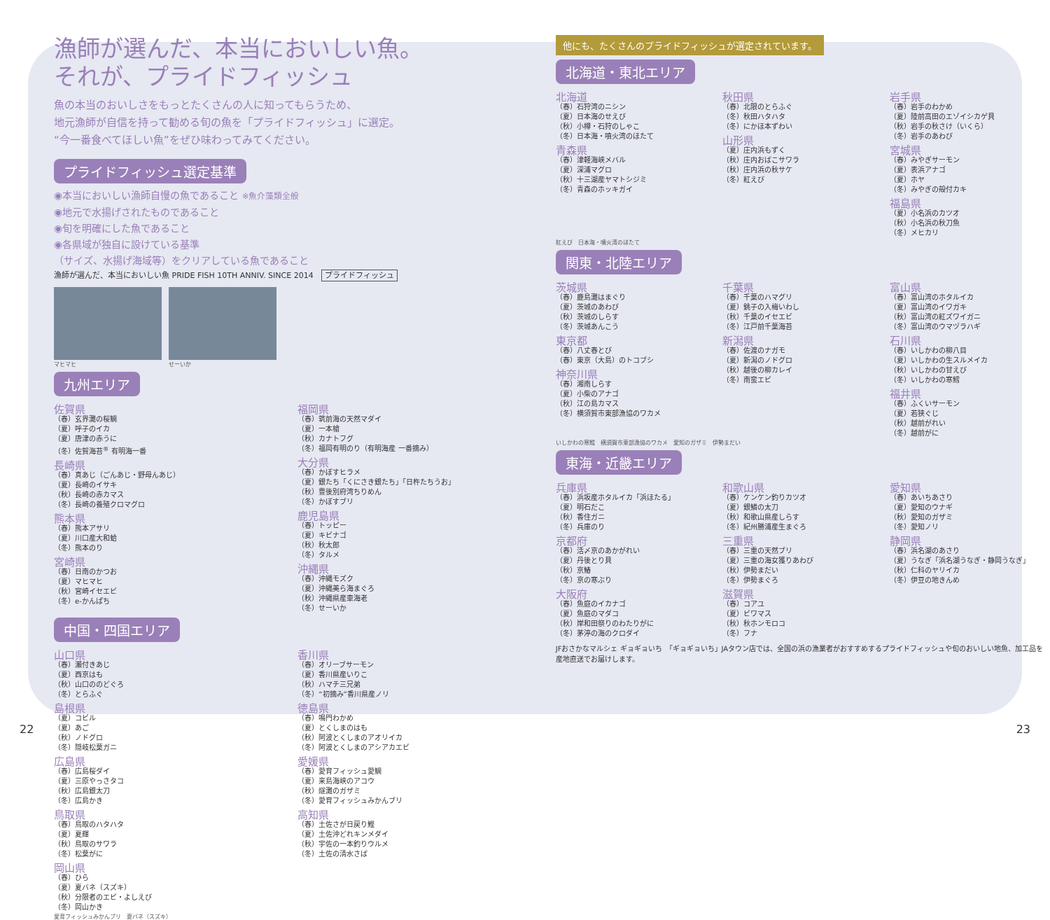漁師が選んだ、本当においしい魚。
それが、プライドフィッシュ
魚の本当のおいしさをもっとたくさんの人に知ってもらうため、
地元漁師が自信を持って勧める旬の魚を「プライドフィッシュ」に選定。
“今一番食べてほしい魚”をぜひ味わってみてください。
プライドフィッシュ選定基準
◉本当においしい漁師自慢の魚であること ※魚介藻類全般
◉地元で水揚げされたものであること
◉旬を明確にした魚であること
◉各県域が独自に設けている基準
（サイズ、水揚げ海域等）をクリアしている魚であること
漁師が選んだ、本当においしい魚 PRIDE FISH 10TH ANNIV. SINCE 2014　プライドフィッシュ
マヒマヒ せーいか
九州エリア
佐賀県
（春）玄界灘の桜鯛
（夏）呼子のイカ
（夏）唐津の赤うに
（冬）佐賀海苔<sup>®</sup> 有明海一番
長崎県
（春）真あじ（ごんあじ・野母んあじ）
（夏）長崎のイサキ
（秋）長崎の赤カマス
（冬）長崎の養殖クロマグロ
熊本県
（春）熊本アサリ
（夏）川口産大和蛤
（冬）熊本のり
宮崎県
（春）日南のかつお
（夏）マヒマヒ
（秋）宮崎イセエビ
（冬）e-かんぱち
福岡県
（春）筑前海の天然マダイ
（夏）一本槍
（秋）カナトフグ
（冬）福岡有明のり（有明海産 一番摘み）
大分県
（春）かぼすヒラメ
（夏）銀たち「くにさき銀たち」「日杵たちうお」
（秋）豊後別府湾ちりめん
（冬）かぼすブリ
鹿児島県
（春）トッピー
（夏）キビナゴ
（秋）秋太郎
（冬）タルメ
沖縄県
（春）沖縄モズク
（夏）沖縄美ら海まぐろ
（秋）沖縄県産車海老
（冬）せーいか
中国・四国エリア
山口県
（春）瀬付きあじ
（夏）西京はも
（秋）山口ののどぐろ
（冬）とらふぐ
島根県
（夏）コビル
（夏）あご
（秋）ノドグロ
（冬）隠岐松葉ガニ
広島県
（春）広島桜ダイ
（夏）三原やっさタコ
（秋）広島銀太刀
（冬）広島かき
鳥取県
（春）鳥取のハタハタ
（夏）夏輝
（秋）鳥取のサワラ
（冬）松葉がに
岡山県
（春）ひら
（夏）夏バネ（スズキ）
（秋）分限者のエビ・よしえび
（冬）岡山かき
香川県
（春）オリーブサーモン
（夏）香川県産いりこ
（秋）ハマチ三兄弟
（冬）“初摘み”香川県産ノリ
徳島県
（春）鳴門わかめ
（夏）とくしまのはも
（秋）阿波とくしまのアオリイカ
（冬）阿波とくしまのアシアカエビ
愛媛県
（春）愛育フィッシュ愛鯛
（夏）来島海峡のアコウ
（秋）燧灘のガザミ
（冬）愛育フィッシュみかんブリ
高知県
（春）土佐さが日戻り鰹
（夏）土佐沖どれキンメダイ
（秋）宇佐の一本釣りウルメ
（冬）土佐の清水さば
愛育フィッシュみかんブリ　夏バネ（スズキ）
他にも、たくさんのプライドフィッシュが選定されています。
北海道・東北エリア
北海道
（春）石狩湾のニシン
（夏）日本海のせえび
（秋）小樽・石狩のしゃこ
（冬）日本海・噴火湾のほたて
青森県
（春）津軽海峡メバル
（夏）深浦マグロ
（秋）十三湖産ヤマトシジミ
（冬）青森のホッキガイ
秋田県
（春）北限のとらふぐ
（冬）秋田ハタハタ
（冬）にかほ本ずわい
山形県
（夏）庄内浜もずく
（秋）庄内おばこサワラ
（秋）庄内浜の秋サケ
（冬）紅えび
岩手県
（春）岩手のわかめ
（夏）陸前高田のエゾイシカゲ貝
（秋）岩手の秋さけ（いくら）
（冬）岩手のあわび
宮城県
（春）みやぎサーモン
（夏）表浜アナゴ
（夏）ホヤ
（冬）みやぎの殻付カキ
福島県
（夏）小名浜のカツオ
（秋）小名浜の秋刀魚
（冬）メヒカリ
紅えび　日本海・噴火湾のほたて
関東・北陸エリア
茨城県
（春）鹿島灘はまぐり
（夏）茨城のあわび
（秋）茨城のしらす
（冬）茨城あんこう
東京都
（春）八丈春とび
（春）東京（大島）のトコブシ
神奈川県
（春）湘南しらす
（夏）小柴のアナゴ
（秋）江の島カマス
（冬）横須賀市東部漁協のワカメ
千葉県
（春）千葉のハマグリ
（夏）銚子の入梅いわし
（秋）千葉のイセエビ
（冬）江戸前千葉海苔
新潟県
（春）佐渡のナガモ
（夏）新潟のノドグロ
（秋）越後の柳カレイ
（冬）南蛮エビ
富山県
（春）富山湾のホタルイカ
（夏）富山湾のイワガキ
（秋）富山湾の紅ズワイガニ
（冬）富山湾のウマヅラハギ
石川県
（春）いしかわの柳八目
（夏）いしかわの生スルメイカ
（秋）いしかわの甘えび
（冬）いしかわの寒鱈
福井県
（春）ふくいサーモン
（夏）若狭ぐじ
（秋）越前がれい
（冬）越前がに
いしかわの寒鱈　横須賀市東部漁協のワカメ　愛知のガザミ　伊勢まだい
東海・近畿エリア
兵庫県
（春）浜坂産ホタルイカ「浜ほたる」
（夏）明石だこ
（秋）香住ガニ
（冬）兵庫のり
京都府
（春）活〆京のあかがれい
（夏）丹後とり貝
（秋）京鰆
（冬）京の寒ぶり
大阪府
（春）魚庭のイカナゴ
（夏）魚庭のマダコ
（秋）岸和田祭りのわたりがに
（冬）茅渟の海のクロダイ
和歌山県
（春）ケンケン釣りカツオ
（夏）銀鱗の太刀
（秋）和歌山県産しらす
（冬）紀州勝浦産生まぐろ
三重県
（春）三重の天然ブリ
（夏）三重の海女獲りあわび
（秋）伊勢まだい
（冬）伊勢まぐろ
滋賀県
（春）コアユ
（夏）ビワマス
（秋）秋ホンモロコ
（冬）フナ
愛知県
（春）あいちあさり
（夏）愛知のウナギ
（秋）愛知のガザミ
（冬）愛知ノリ
静岡県
（春）浜名湖のあさり
（夏）うなぎ「浜名湖うなぎ・静岡うなぎ」
（秋）仁科のヤリイカ
（冬）伊豆の地きんめ
JFおさかなマルシェ ギョギョいち　「ギョギョいち」JAタウン店では、全国の浜の漁業者がおすすめするプライドフィッシュや旬のおいしい地魚、加工品を産地直送でお届けします。
22 23